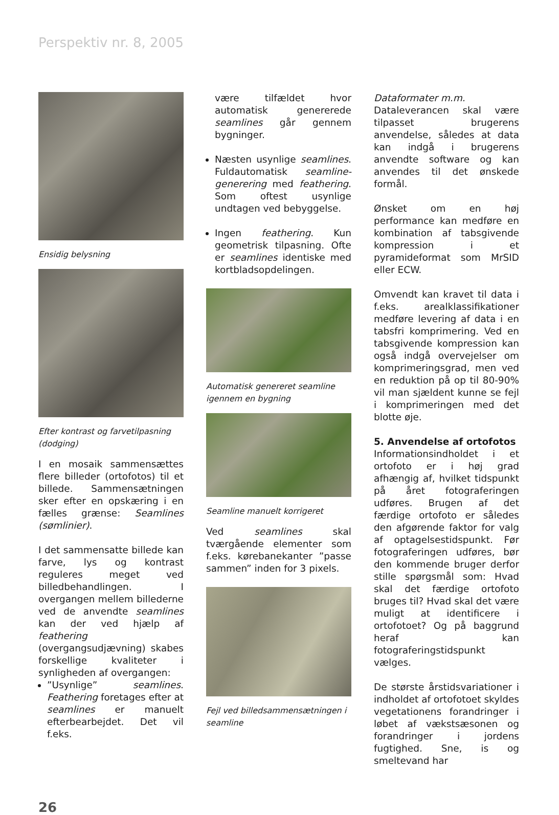Perspektiv nr. 8, 2005
Ensidig belysning
Efter kontrast og farvetilpasning (dodging)
I en mosaik sammensættes flere billeder (ortofotos) til et billede. Sammensætningen sker efter en opskæring i en fælles grænse: Seamlines (sømlinier).
I det sammensatte billede kan farve, lys og kontrast reguleres meget ved billedbehandlingen. I overgangen mellem billederne ved de anvendte seamlines kan der ved hjælp af feathering (overgangsudjævning) skabes forskellige kvaliteter i synligheden af overgangen:
”Usynlige” seamlines. Feathering foretages efter at seamlines er manuelt efterbearbejdet. Det vil f.eks.
være tilfældet hvor automatisk genererede seamlines går gennem bygninger.
Næsten usynlige seamlines. Fuldautomatisk seamline-generering med feathering. Som oftest usynlige undtagen ved bebyggelse.
Ingen feathering. Kun geometrisk tilpasning. Ofte er seamlines identiske med kortbladsopdelingen.
Automatisk genereret seamline igennem en bygning
Seamline manuelt korrigeret
Ved seamlines skal tværgående elementer som f.eks. kørebanekanter ”passe sammen” inden for 3 pixels.
Fejl ved billedsammensætningen i seamline
Dataformater m.m.
Dataleverancen skal være tilpasset brugerens anvendelse, således at data kan indgå i brugerens anvendte software og kan anvendes til det ønskede formål.
Ønsket om en høj performance kan medføre en kombination af tabsgivende kompression i et pyramideformat som MrSID eller ECW.
Omvendt kan kravet til data i f.eks. arealklassifikationer medføre levering af data i en tabsfri komprimering. Ved en tabsgivende kompression kan også indgå overvejelser om komprimeringsgrad, men ved en reduktion på op til 80-90% vil man sjældent kunne se fejl i komprimeringen med det blotte øje.
5. Anvendelse af ortofotos
Informationsindholdet i et ortofoto er i høj grad afhængig af, hvilket tidspunkt på året fotograferingen udføres. Brugen af det færdige ortofoto er således den afgørende faktor for valg af optagelsestidspunkt. Før fotograferingen udføres, bør den kommende bruger derfor stille spørgsmål som: Hvad skal det færdige ortofoto bruges til? Hvad skal det være muligt at identificere i ortofotoet? Og på baggrund heraf kan fotograferingstidspunkt vælges.
De største årstidsvariationer i indholdet af ortofotoet skyldes vegetationens forandringer i løbet af vækstsæsonen og forandringer i jordens fugtighed. Sne, is og smeltevand har
26